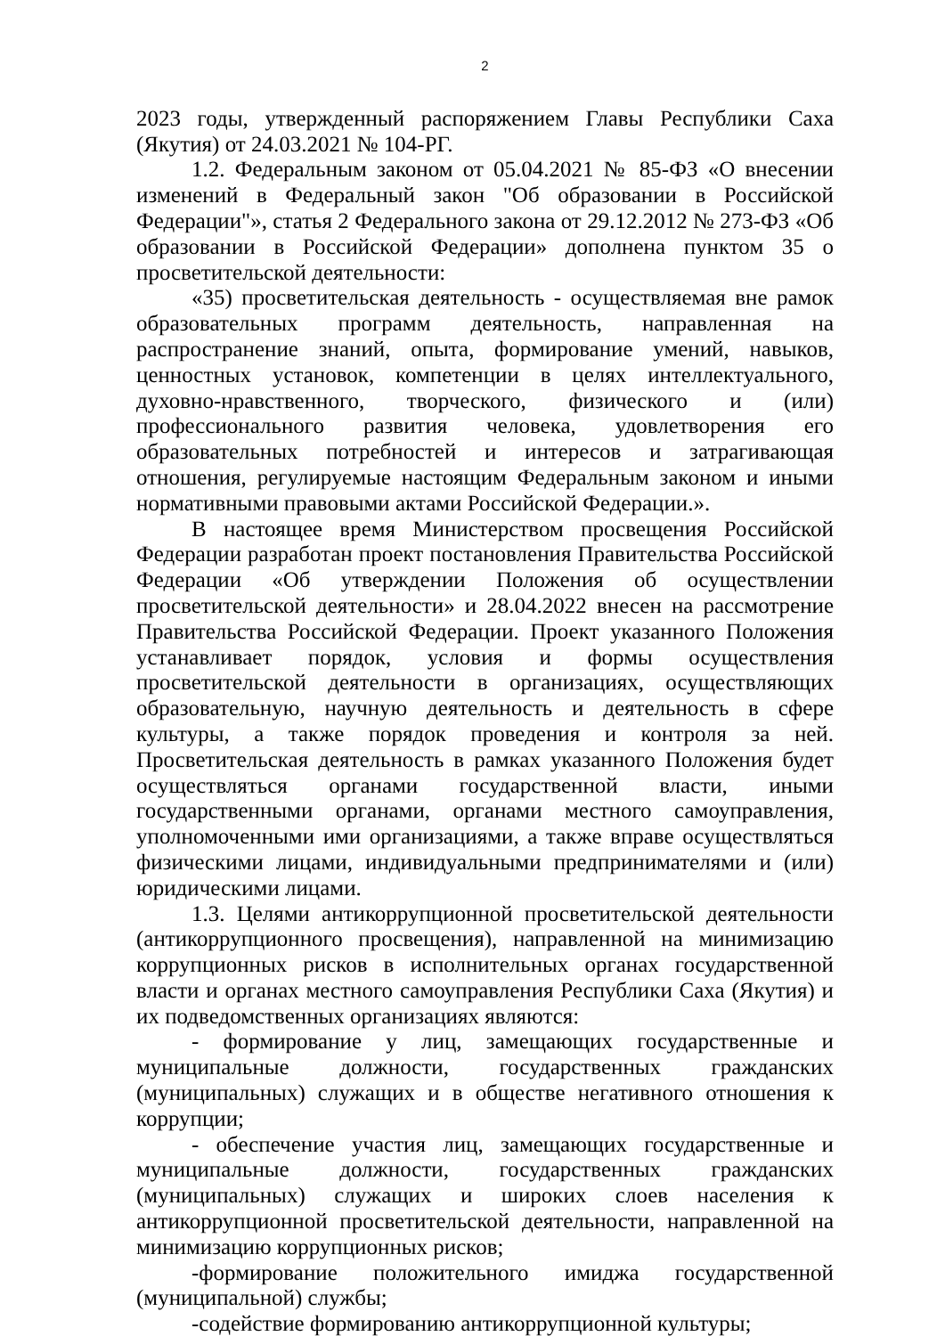2
2023 годы, утвержденный распоряжением Главы Республики Саха (Якутия) от 24.03.2021 № 104-РГ.
1.2. Федеральным законом от 05.04.2021 № 85-ФЗ «О внесении изменений в Федеральный закон "Об образовании в Российской Федерации"», статья 2 Федерального закона от 29.12.2012 № 273-ФЗ «Об образовании в Российской Федерации» дополнена пунктом 35 о просветительской деятельности:
«35) просветительская деятельность - осуществляемая вне рамок образовательных программ деятельность, направленная на распространение знаний, опыта, формирование умений, навыков, ценностных установок, компетенции в целях интеллектуального, духовно-нравственного, творческого, физического и (или) профессионального развития человека, удовлетворения его образовательных потребностей и интересов и затрагивающая отношения, регулируемые настоящим Федеральным законом и иными нормативными правовыми актами Российской Федерации.».
В настоящее время Министерством просвещения Российской Федерации разработан проект постановления Правительства Российской Федерации «Об утверждении Положения об осуществлении просветительской деятельности» и 28.04.2022 внесен на рассмотрение Правительства Российской Федерации. Проект указанного Положения устанавливает порядок, условия и формы осуществления просветительской деятельности в организациях, осуществляющих образовательную, научную деятельность и деятельность в сфере культуры, а также порядок проведения и контроля за ней. Просветительская деятельность в рамках указанного Положения будет осуществляться органами государственной власти, иными государственными органами, органами местного самоуправления, уполномоченными ими организациями, а также вправе осуществляться физическими лицами, индивидуальными предпринимателями и (или) юридическими лицами.
1.3. Целями антикоррупционной просветительской деятельности (антикоррупционного просвещения), направленной на минимизацию коррупционных рисков в исполнительных органах государственной власти и органах местного самоуправления Республики Саха (Якутия) и их подведомственных организациях являются:
- формирование у лиц, замещающих государственные и муниципальные должности, государственных гражданских (муниципальных) служащих и в обществе негативного отношения к коррупции;
- обеспечение участия лиц, замещающих государственные и муниципальные должности, государственных гражданских (муниципальных) служащих и широких слоев населения к антикоррупционной просветительской деятельности, направленной на минимизацию коррупционных рисков;
-формирование положительного имиджа государственной (муниципальной) службы;
-содействие формированию антикоррупционной культуры;